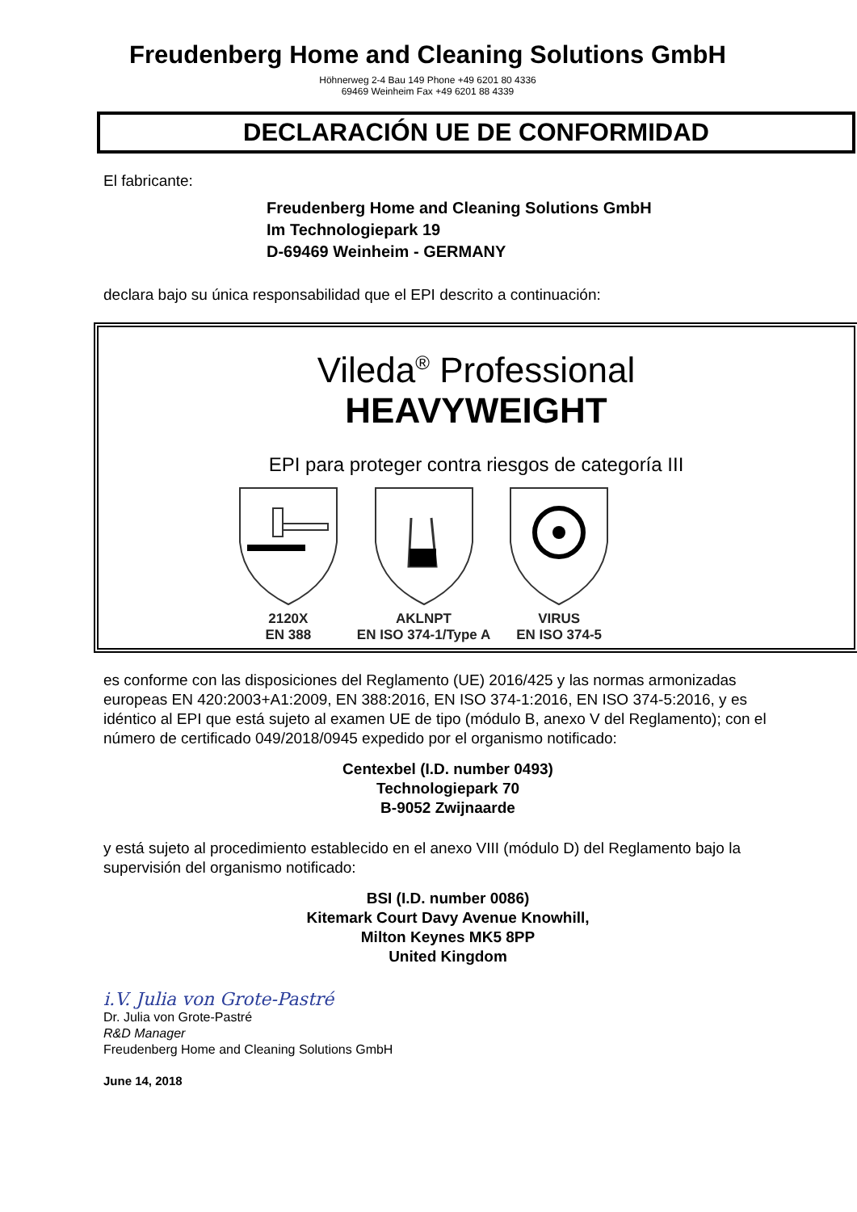Freudenberg Home and Cleaning Solutions GmbH
Höhnerweg 2-4 Bau 149 Phone +49 6201 80 4336
69469 Weinheim Fax +49 6201 88 4339
DECLARACIÓN UE DE CONFORMIDAD
El fabricante:
Freudenberg Home and Cleaning Solutions GmbH
Im Technologiepark 19
D-69469 Weinheim - GERMANY
declara bajo su única responsabilidad que el EPI descrito a continuación:
Vileda<sup>®</sup> Professional
HEAVYWEIGHT
EPI para proteger contra riesgos de categoría III
2120X
EN 388
AKLNPT
EN ISO 374-1/Type A
VIRUS
EN ISO 374-5
es conforme con las disposiciones del Reglamento (UE) 2016/425 y las normas armonizadas europeas EN 420:2003+A1:2009, EN 388:2016, EN ISO 374-1:2016, EN ISO 374-5:2016, y es idéntico al EPI que está sujeto al examen UE de tipo (módulo B, anexo V del Reglamento); con el número de certificado 049/2018/0945 expedido por el organismo notificado:
Centexbel (I.D. number 0493)
Technologiepark 70
B-9052 Zwijnaarde
y está sujeto al procedimiento establecido en el anexo VIII (módulo D) del Reglamento bajo la supervisión del organismo notificado:
BSI (I.D. number 0086)
Kitemark Court Davy Avenue Knowhill,
Milton Keynes MK5 8PP
United Kingdom
i.V. Julia von Grote-Pastré
Dr. Julia von Grote-Pastré
R&D Manager
Freudenberg Home and Cleaning Solutions GmbH
June 14, 2018